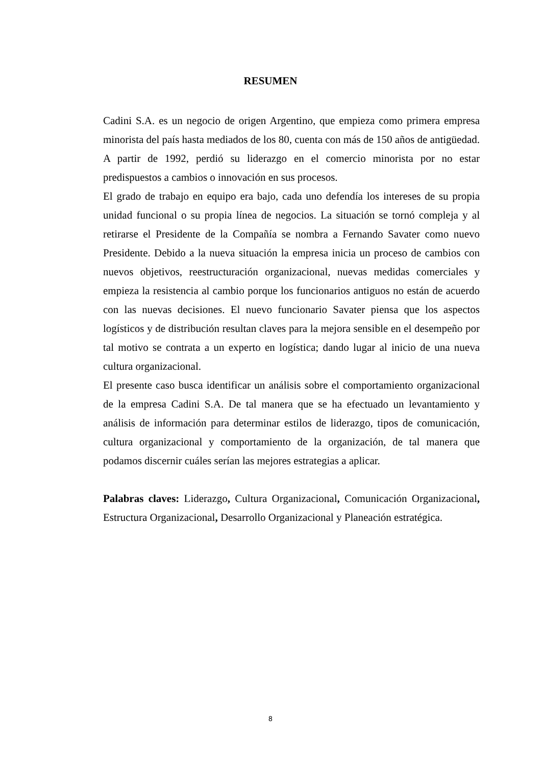RESUMEN
Cadini S.A. es un negocio de origen Argentino, que empieza como primera empresa minorista del país hasta mediados de los 80, cuenta con más de 150 años de antigüedad. A partir de 1992, perdió su liderazgo en el comercio minorista por no estar predispuestos a cambios o innovación en sus procesos.
El grado de trabajo en equipo era bajo, cada uno defendía los intereses de su propia unidad funcional o su propia línea de negocios. La situación se tornó compleja y al retirarse el Presidente de la Compañía se nombra a Fernando Savater como nuevo Presidente. Debido a la nueva situación la empresa inicia un proceso de cambios con nuevos objetivos, reestructuración organizacional, nuevas medidas comerciales y empieza la resistencia al cambio porque los funcionarios antiguos no están de acuerdo con las nuevas decisiones. El nuevo funcionario Savater piensa que los aspectos logísticos y de distribución resultan claves para la mejora sensible en el desempeño por tal motivo se contrata a un experto en logística; dando lugar al inicio de una nueva cultura organizacional.
El presente caso busca identificar un análisis sobre el comportamiento organizacional de la empresa Cadini S.A. De tal manera que se ha efectuado un levantamiento y análisis de información para determinar estilos de liderazgo, tipos de comunicación, cultura organizacional y comportamiento de la organización, de tal manera que podamos discernir cuáles serían las mejores estrategias a aplicar.
Palabras claves: Liderazgo, Cultura Organizacional, Comunicación Organizacional, Estructura Organizacional, Desarrollo Organizacional y Planeación estratégica.
8